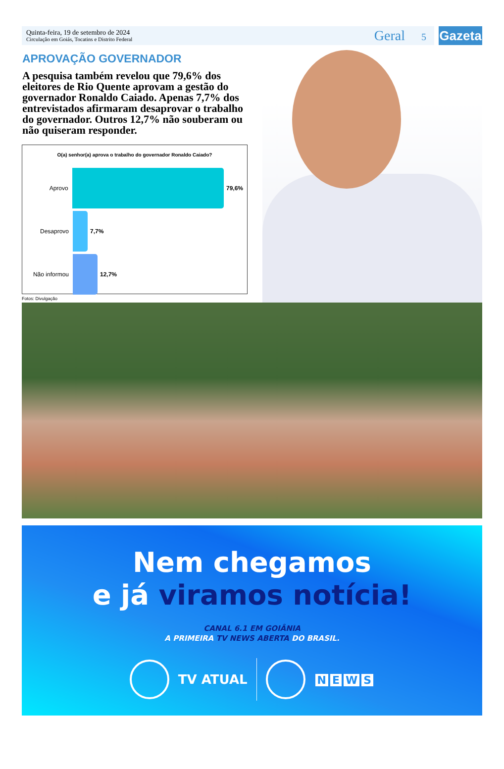Quinta-feira, 19 de setembro de 2024
Circulação em Goiás, Tocatins e Distrito Federal
Geral 5
Gazeta
APROVAÇÃO GOVERNADOR
A pesquisa também revelou que 79,6% dos eleitores de Rio Quente aprovam a gestão do governador Ronaldo Caiado. Apenas 7,7% dos entrevistados afirmaram desaprovar o trabalho do governador. Outros 12,7% não souberam ou não quiseram responder.
O(a) senhor(a) aprova o trabalho do governador Ronaldo Caiado?
Aprovo 79,6%
Desaprovo 7,7%
Não informou
12,7%
Fotos: Divulgação
Nem chegamos
e já viramos notícia!
CANAL 6.1 EM GOIÂNIA
A PRIMEIRA TV NEWS ABERTA DO BRASIL.
TV ATUAL
NEWS